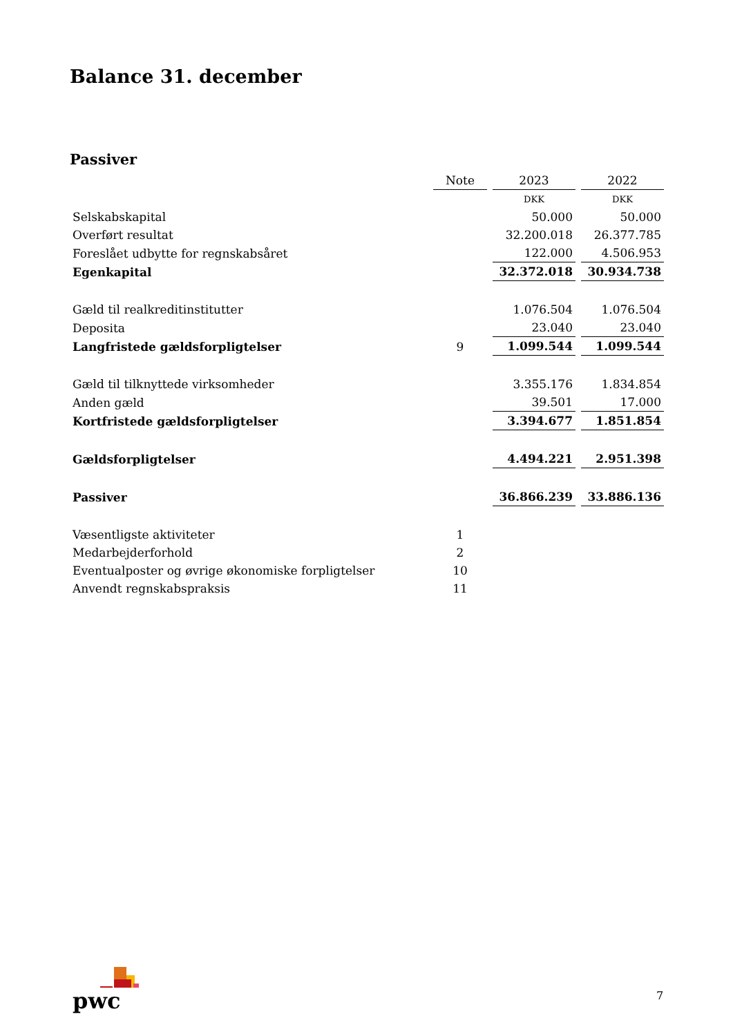Balance 31. december
Passiver
| | Note | 2023 | 2022 |
| | | DKK | DKK |
| Selskabskapital | | 50.000 | 50.000 |
| Overført resultat | | 32.200.018 | 26.377.785 |
| Foreslået udbytte for regnskabsåret | | 122.000 | 4.506.953 |
| Egenkapital | | 32.372.018 | 30.934.738 |
| Gæld til realkreditinstitutter | | 1.076.504 | 1.076.504 |
| Deposita | | 23.040 | 23.040 |
| Langfristede gældsforpligtelser | 9 | 1.099.544 | 1.099.544 |
| Gæld til tilknyttede virksomheder | | 3.355.176 | 1.834.854 |
| Anden gæld | | 39.501 | 17.000 |
| Kortfristede gældsforpligtelser | | 3.394.677 | 1.851.854 |
| Gældsforpligtelser | | 4.494.221 | 2.951.398 |
| Passiver | | 36.866.239 | 33.886.136 |
| Væsentligste aktiviteter | 1 | | |
| Medarbejderforhold | 2 | | |
| Eventualposter og øvrige økonomiske forpligtelser | 10 | | |
| Anvendt regnskabspraksis | 11 | | |
pwc
7